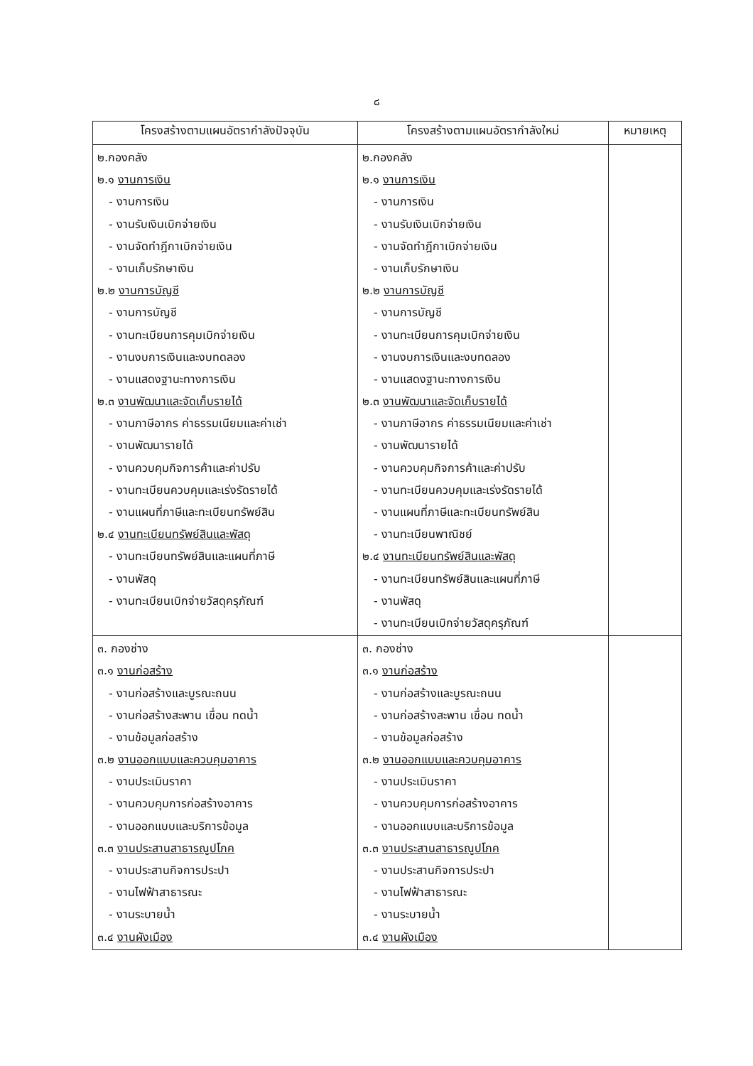๘
| โครงสร้างตามแผนอัตรากำลังปัจจุบัน | โครงสร้างตามแผนอัตรากำลังใหม่ | หมายเหตุ |
| --- | --- | --- |
| ๒.กองคลัง ๒.๑ งานการเงิน - งานการเงิน - งานรับเงินเบิกจ่ายเงิน - งานจัดทำฎีกาเบิกจ่ายเงิน - งานเก็บรักษาเงิน ๒.๒ งานการบัญชี - งานการบัญชี - งานทะเบียนการคุมเบิกจ่ายเงิน - งานงบการเงินและงบทดลอง - งานแสดงฐานะทางการเงิน ๒.๓ งานพัฒนาและจัดเก็บรายได้ - งานภาษีอากร ค่าธรรมเนียมและค่าเช่า - งานพัฒนารายได้ - งานควบคุมกิจการค้าและค่าปรับ - งานทะเบียนควบคุมและเร่งรัดรายได้ - งานแผนที่ภาษีและทะเบียนทรัพย์สิน ๒.๔ งานทะเบียนทรัพย์สินและพัสดุ - งานทะเบียนทรัพย์สินและแผนที่ภาษี - งานพัสดุ - งานทะเบียนเบิกจ่ายวัสดุครุภัณฑ์ | ๒.กองคลัง ๒.๑ งานการเงิน - งานการเงิน - งานรับเงินเบิกจ่ายเงิน - งานจัดทำฎีกาเบิกจ่ายเงิน - งานเก็บรักษาเงิน ๒.๒ งานการบัญชี - งานการบัญชี - งานทะเบียนการคุมเบิกจ่ายเงิน - งานงบการเงินและงบทดลอง - งานแสดงฐานะทางการเงิน ๒.๓ งานพัฒนาและจัดเก็บรายได้ - งานภาษีอากร ค่าธรรมเนียมและค่าเช่า - งานพัฒนารายได้ - งานควบคุมกิจการค้าและค่าปรับ - งานทะเบียนควบคุมและเร่งรัดรายได้ - งานแผนที่ภาษีและทะเบียนทรัพย์สิน - งานทะเบียนพาณิชย์ ๒.๔ งานทะเบียนทรัพย์สินและพัสดุ - งานทะเบียนทรัพย์สินและแผนที่ภาษี - งานพัสดุ - งานทะเบียนเบิกจ่ายวัสดุครุภัณฑ์ | |
| ๓. กองช่าง ๓.๑ งานก่อสร้าง - งานก่อสร้างและบูรณะถนน - งานก่อสร้างสะพาน เขื่อน ทดน้ำ - งานข้อมูลก่อสร้าง ๓.๒ งานออกแบบและควบคุมอาคาร - งานประเมินราคา - งานควบคุมการก่อสร้างอาคาร - งานออกแบบและบริการข้อมูล ๓.๓ งานประสานสาธารณูปโภค - งานประสานกิจการประปา - งานไฟฟ้าสาธารณะ - งานระบายน้ำ ๓.๔ งานผังเมือง | ๓. กองช่าง ๓.๑ งานก่อสร้าง - งานก่อสร้างและบูรณะถนน - งานก่อสร้างสะพาน เขื่อน ทดน้ำ - งานข้อมูลก่อสร้าง ๓.๒ งานออกแบบและควบคุมอาคาร - งานประเมินราคา - งานควบคุมการก่อสร้างอาคาร - งานออกแบบและบริการข้อมูล ๓.๓ งานประสานสาธารณูปโภค - งานประสานกิจการประปา - งานไฟฟ้าสาธารณะ - งานระบายน้ำ ๓.๔ งานผังเมือง | |